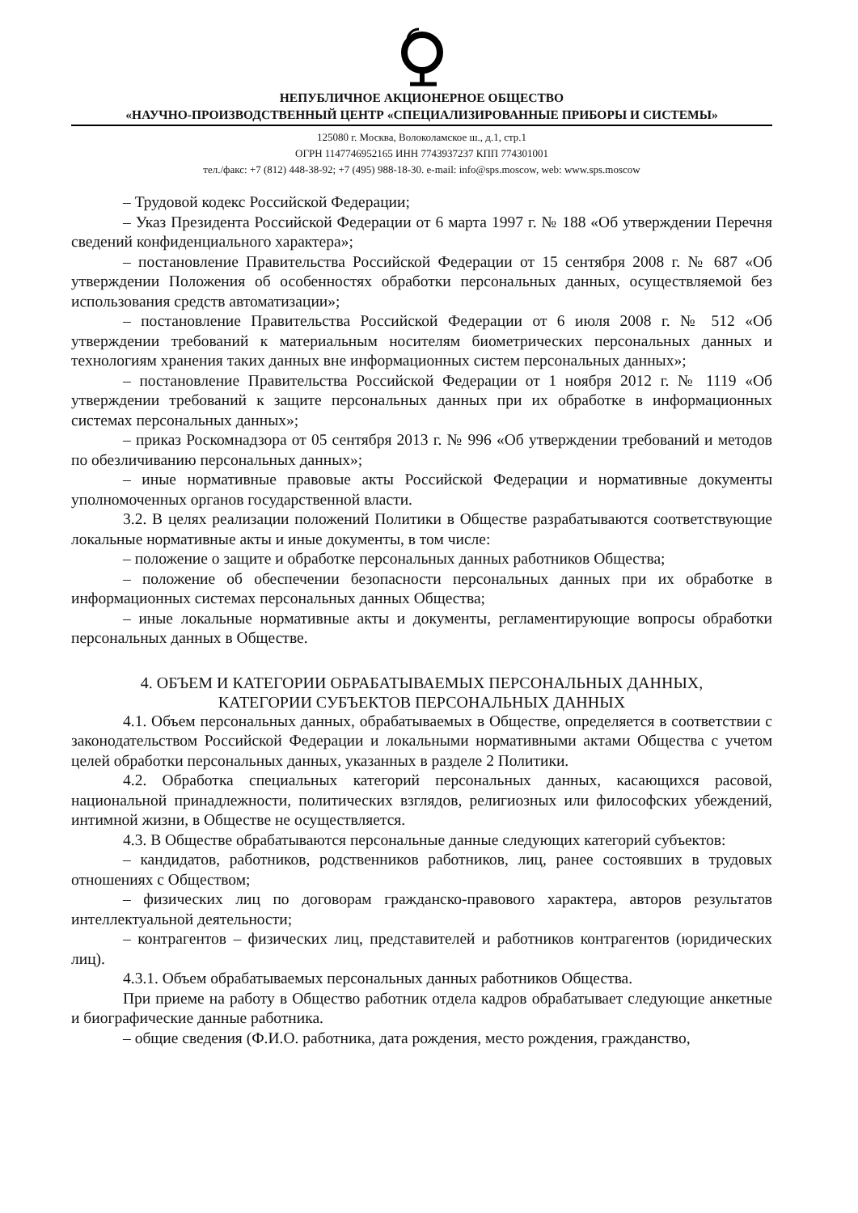НЕПУБЛИЧНОЕ АКЦИОНЕРНОЕ ОБЩЕСТВО
«НАУЧНО-ПРОИЗВОДСТВЕННЫЙ ЦЕНТР «СПЕЦИАЛИЗИРОВАННЫЕ ПРИБОРЫ И СИСТЕМЫ»
125080 г. Москва, Волоколамское ш., д.1, стр.1
ОГРН 1147746952165 ИНН 7743937237 КПП 774301001
тел./факс: +7 (812) 448-38-92; +7 (495) 988-18-30. e-mail: info@sps.moscow, web: www.sps.moscow
– Трудовой кодекс Российской Федерации;
– Указ Президента Российской Федерации от 6 марта 1997 г. № 188 «Об утверждении Перечня сведений конфиденциального характера»;
– постановление Правительства Российской Федерации от 15 сентября 2008 г. № 687 «Об утверждении Положения об особенностях обработки персональных данных, осуществляемой без использования средств автоматизации»;
– постановление Правительства Российской Федерации от 6 июля 2008 г. № 512 «Об утверждении требований к материальным носителям биометрических персональных данных и технологиям хранения таких данных вне информационных систем персональных данных»;
– постановление Правительства Российской Федерации от 1 ноября 2012 г. № 1119 «Об утверждении требований к защите персональных данных при их обработке в информационных системах персональных данных»;
– приказ Роскомнадзора от 05 сентября 2013 г. № 996 «Об утверждении требований и методов по обезличиванию персональных данных»;
– иные нормативные правовые акты Российской Федерации и нормативные документы уполномоченных органов государственной власти.
3.2. В целях реализации положений Политики в Обществе разрабатываются соответствующие локальные нормативные акты и иные документы, в том числе:
– положение о защите и обработке персональных данных работников Общества;
– положение об обеспечении безопасности персональных данных при их обработке в информационных системах персональных данных Общества;
– иные локальные нормативные акты и документы, регламентирующие вопросы обработки персональных данных в Обществе.
4. ОБЪЕМ И КАТЕГОРИИ ОБРАБАТЫВАЕМЫХ ПЕРСОНАЛЬНЫХ ДАННЫХ,
КАТЕГОРИИ СУБЪЕКТОВ ПЕРСОНАЛЬНЫХ ДАННЫХ
4.1. Объем персональных данных, обрабатываемых в Обществе, определяется в соответствии с законодательством Российской Федерации и локальными нормативными актами Общества с учетом целей обработки персональных данных, указанных в разделе 2 Политики.
4.2. Обработка специальных категорий персональных данных, касающихся расовой, национальной принадлежности, политических взглядов, религиозных или философских убеждений, интимной жизни, в Обществе не осуществляется.
4.3. В Обществе обрабатываются персональные данные следующих категорий субъектов:
– кандидатов, работников, родственников работников, лиц, ранее состоявших в трудовых отношениях с Обществом;
– физических лиц по договорам гражданско-правового характера, авторов результатов интеллектуальной деятельности;
– контрагентов – физических лиц, представителей и работников контрагентов (юридических лиц).
4.3.1. Объем обрабатываемых персональных данных работников Общества.
При приеме на работу в Общество работник отдела кадров обрабатывает следующие анкетные и биографические данные работника.
– общие сведения (Ф.И.О. работника, дата рождения, место рождения, гражданство,